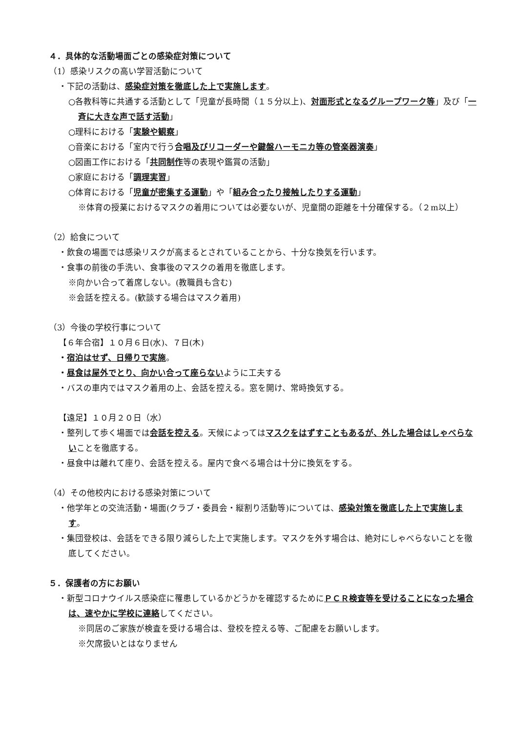４．具体的な活動場面ごとの感染症対策について
（1）感染リスクの高い学習活動について
・下記の活動は、感染症対策を徹底した上で実施します。
○各教科等に共通する活動として「児童が長時間（１５分以上)、対面形式となるグループワーク等」及び「一斉に大きな声で話す活動」
○理科における「実験や観察」
○音楽における「室内で行う合唱及びリコーダーや鍵盤ハーモニカ等の管楽器演奏」
○図画工作における「共同制作等の表現や鑑賞の活動」
○家庭における「調理実習」
○体育における「児童が密集する運動」や「組み合ったり接触したりする運動」
※体育の授業におけるマスクの着用については必要ないが、児童間の距離を十分確保する。（２m以上）
（2）給食について
・飲食の場面では感染リスクが高まるとされていることから、十分な換気を行います。
・食事の前後の手洗い、食事後のマスクの着用を徹底します。
※向かい合って着席しない。(教職員も含む)
※会話を控える。(歓談する場合はマスク着用)
（3）今後の学校行事について
【６年合宿】１０月６日(水)、７日(木)
・宿泊はせず、日帰りで実施。
・昼食は屋外でとり、向かい合って座らないように工夫する
・バスの車内ではマスク着用の上、会話を控える。窓を開け、常時換気する。
【遠足】１０月２０日（水）
・整列して歩く場面では会話を控える。天候によってはマスクをはずすこともあるが、外した場合はしゃべらないことを徹底する。
・昼食中は離れて座り、会話を控える。屋内で食べる場合は十分に換気をする。
（4）その他校内における感染対策について
・他学年との交流活動・場面(クラブ・委員会・縦割り活動等)については、感染対策を徹底した上で実施します。
・集団登校は、会話をできる限り減らした上で実施します。マスクを外す場合は、絶対にしゃべらないことを徹底してください。
５．保護者の方にお願い
・新型コロナウイルス感染症に罹患しているかどうかを確認するためにＰＣＲ検査等を受けることになった場合は、速やかに学校に連絡してください。
※同居のご家族が検査を受ける場合は、登校を控える等、ご配慮をお願いします。
※欠席扱いとはなりません